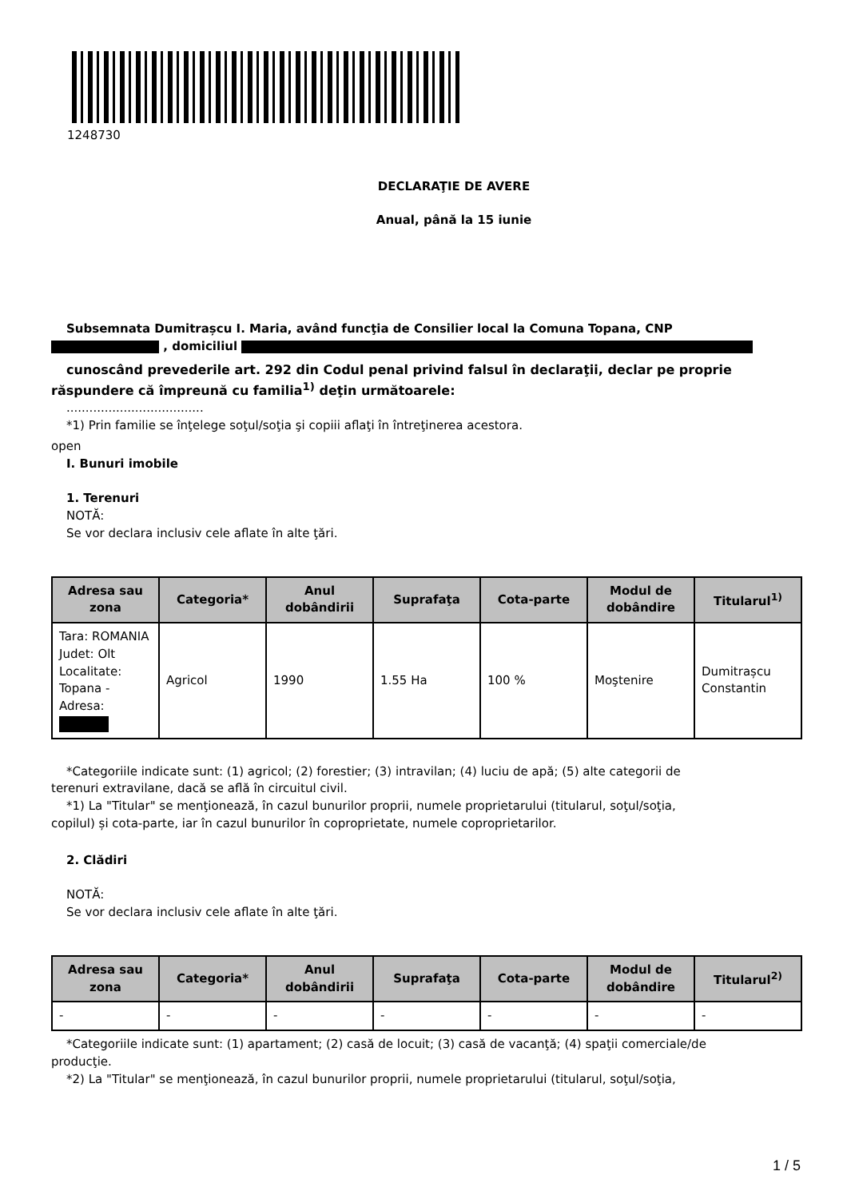1248730
DECLARAŢIE DE AVERE
Anual, până la 15 iunie
Subsemnata Dumitrașcu I. Maria, având funcţia de Consilier local la Comuna Topana, CNP
, domiciliul
cunoscând prevederile art. 292 din Codul penal privind falsul în declaraţii, declar pe proprie
răspundere că împreună cu familia<sup>1)</sup> deţin următoarele:
....................................
*1) Prin familie se înţelege soţul/soţia şi copiii aflaţi în întreţinerea acestora.
open
I. Bunuri imobile
1. Terenuri
NOTĂ:
Se vor declara inclusiv cele aflate în alte ţări.
| Adresa sau zona | Categoria* | Anul dobândirii | Suprafaţa | Cota-parte | Modul de dobândire | Titularul<sup>1)</sup> |
| --- | --- | --- | --- | --- | --- | --- |
| Tara: ROMANIA Judet: Olt Localitate: Topana - Adresa: | Agricol | 1990 | 1.55 Ha | 100 % | Moştenire | Dumitrașcu Constantin |
*Categoriile indicate sunt: (1) agricol; (2) forestier; (3) intravilan; (4) luciu de apă; (5) alte categorii de
terenuri extravilane, dacă se află în circuitul civil.
*1) La "Titular" se menţionează, în cazul bunurilor proprii, numele proprietarului (titularul, soţul/soţia,
copilul) și cota-parte, iar în cazul bunurilor în coproprietate, numele coproprietarilor.
2. Clădiri
NOTĂ:
Se vor declara inclusiv cele aflate în alte ţări.
| Adresa sau zona | Categoria* | Anul dobândirii | Suprafaţa | Cota-parte | Modul de dobândire | Titularul<sup>2)</sup> |
| --- | --- | --- | --- | --- | --- | --- |
| - | - | - | - | - | - | - |
*Categoriile indicate sunt: (1) apartament; (2) casă de locuit; (3) casă de vacanţă; (4) spaţii comerciale/de
producţie.
*2) La "Titular" se menţionează, în cazul bunurilor proprii, numele proprietarului (titularul, soţul/soţia,
1 / 5